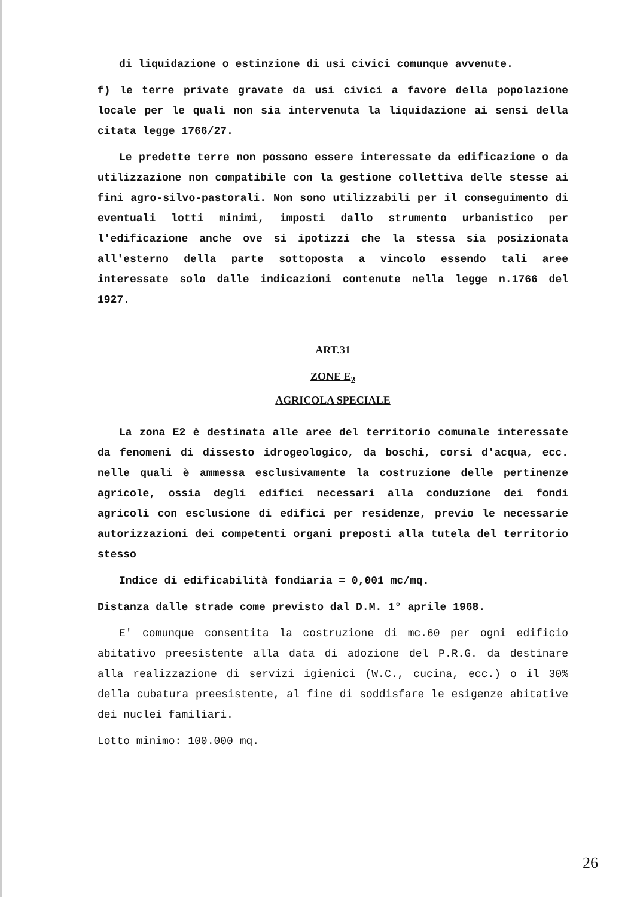di liquidazione o estinzione di usi civici comunque avvenute.
f) le terre private gravate da usi civici a favore della popolazione locale per le quali non sia intervenuta la liquidazione ai sensi della citata legge 1766/27.
Le predette terre non possono essere interessate da edificazione o da utilizzazione non compatibile con la gestione collettiva delle stesse ai fini agro-silvo-pastorali. Non sono utilizzabili per il conseguimento di eventuali lotti minimi, imposti dallo strumento urbanistico per l'edificazione anche ove si ipotizzi che la stessa sia posizionata all'esterno della parte sottoposta a vincolo essendo tali aree interessate solo dalle indicazioni contenute nella legge n.1766 del 1927.
ART.31
ZONE E<sub>2</sub>
AGRICOLA SPECIALE
La zona E2 è destinata alle aree del territorio comunale interessate da fenomeni di dissesto idrogeologico, da boschi, corsi d'acqua, ecc. nelle quali è ammessa esclusivamente la costruzione delle pertinenze agricole, ossia degli edifici necessari alla conduzione dei fondi agricoli con esclusione di edifici per residenze, previo le necessarie autorizzazioni dei competenti organi preposti alla tutela del territorio stesso
Indice di edificabilità fondiaria = 0,001 mc/mq.
Distanza dalle strade come previsto dal D.M. 1° aprile 1968.
E' comunque consentita la costruzione di mc.60 per ogni edificio abitativo preesistente alla data di adozione del P.R.G. da destinare alla realizzazione di servizi igienici (W.C., cucina, ecc.) o il 30% della cubatura preesistente, al fine di soddisfare le esigenze abitative dei nuclei familiari.
Lotto minimo: 100.000 mq.
26